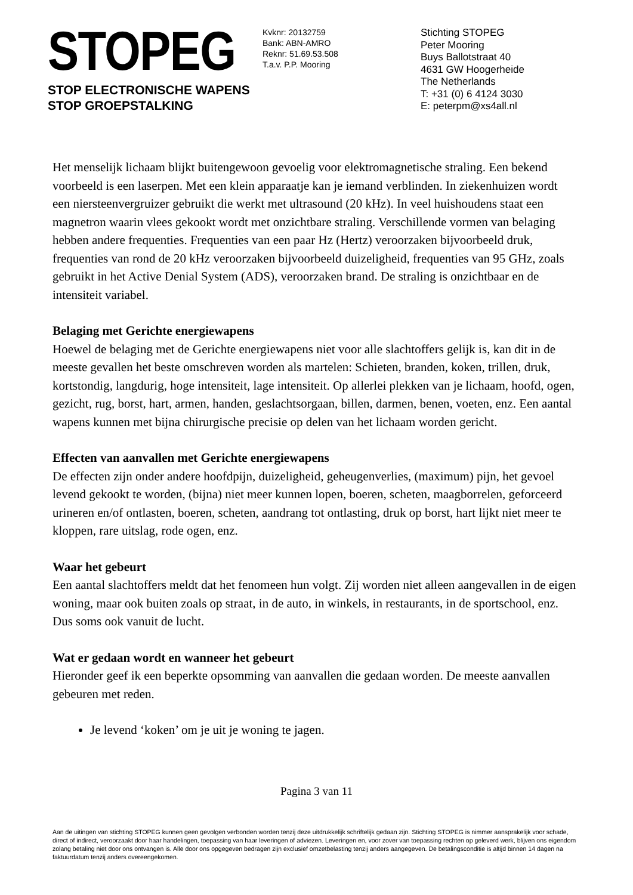STOPEG
STOP ELECTRONISCHE WAPENS
STOP GROEPSTALKING
Kvknr: 20132759
Bank: ABN-AMRO
Reknr: 51.69.53.508
T.a.v. P.P. Mooring
Stichting STOPEG
Peter Mooring
Buys Ballotstraat 40
4631 GW Hoogerheide
The Netherlands
T: +31 (0) 6 4124 3030
E: peterpm@xs4all.nl
Het menselijk lichaam blijkt buitengewoon gevoelig voor elektromagnetische straling. Een bekend voorbeeld is een laserpen. Met een klein apparaatje kan je iemand verblinden. In ziekenhuizen wordt een niersteenvergruizer gebruikt die werkt met ultrasound (20 kHz). In veel huishoudens staat een magnetron waarin vlees gekookt wordt met onzichtbare straling. Verschillende vormen van belaging hebben andere frequenties. Frequenties van een paar Hz (Hertz) veroorzaken bijvoorbeeld druk, frequenties van rond de 20 kHz veroorzaken bijvoorbeeld duizeligheid, frequenties van 95 GHz, zoals gebruikt in het Active Denial System (ADS), veroorzaken brand. De straling is onzichtbaar en de intensiteit variabel.
Belaging met Gerichte energiewapens
Hoewel de belaging met de Gerichte energiewapens niet voor alle slachtoffers gelijk is, kan dit in de meeste gevallen het beste omschreven worden als martelen: Schieten, branden, koken, trillen, druk, kortstondig, langdurig, hoge intensiteit, lage intensiteit. Op allerlei plekken van je lichaam, hoofd, ogen, gezicht, rug, borst, hart, armen, handen, geslachtsorgaan, billen, darmen, benen, voeten, enz. Een aantal wapens kunnen met bijna chirurgische precisie op delen van het lichaam worden gericht.
Effecten van aanvallen met Gerichte energiewapens
De effecten zijn onder andere hoofdpijn, duizeligheid, geheugenverlies, (maximum) pijn, het gevoel levend gekookt te worden, (bijna) niet meer kunnen lopen, boeren, scheten, maagborrelen, geforceerd urineren en/of ontlasten, boeren, scheten, aandrang tot ontlasting, druk op borst, hart lijkt niet meer te kloppen, rare uitslag, rode ogen, enz.
Waar het gebeurt
Een aantal slachtoffers meldt dat het fenomeen hun volgt. Zij worden niet alleen aangevallen in de eigen woning, maar ook buiten zoals op straat, in de auto, in winkels, in restaurants, in de sportschool, enz. Dus soms ook vanuit de lucht.
Wat er gedaan wordt en wanneer het gebeurt
Hieronder geef ik een beperkte opsomming van aanvallen die gedaan worden. De meeste aanvallen gebeuren met reden.
Je levend ‘koken’ om je uit je woning te jagen.
Pagina 3 van 11
Aan de uitingen van stichting STOPEG kunnen geen gevolgen verbonden worden tenzij deze uitdrukkelijk schriftelijk gedaan zijn. Stichting STOPEG is nimmer aansprakelijk voor schade, direct of indirect, veroorzaakt door haar handelingen, toepassing van haar leveringen of adviezen. Leveringen en, voor zover van toepassing rechten op geleverd werk, blijven ons eigendom zolang betaling niet door ons ontvangen is. Alle door ons opgegeven bedragen zijn exclusief omzetbelasting tenzij anders aangegeven. De betalingsconditie is altijd binnen 14 dagen na faktuurdatum tenzij anders overeengekomen.